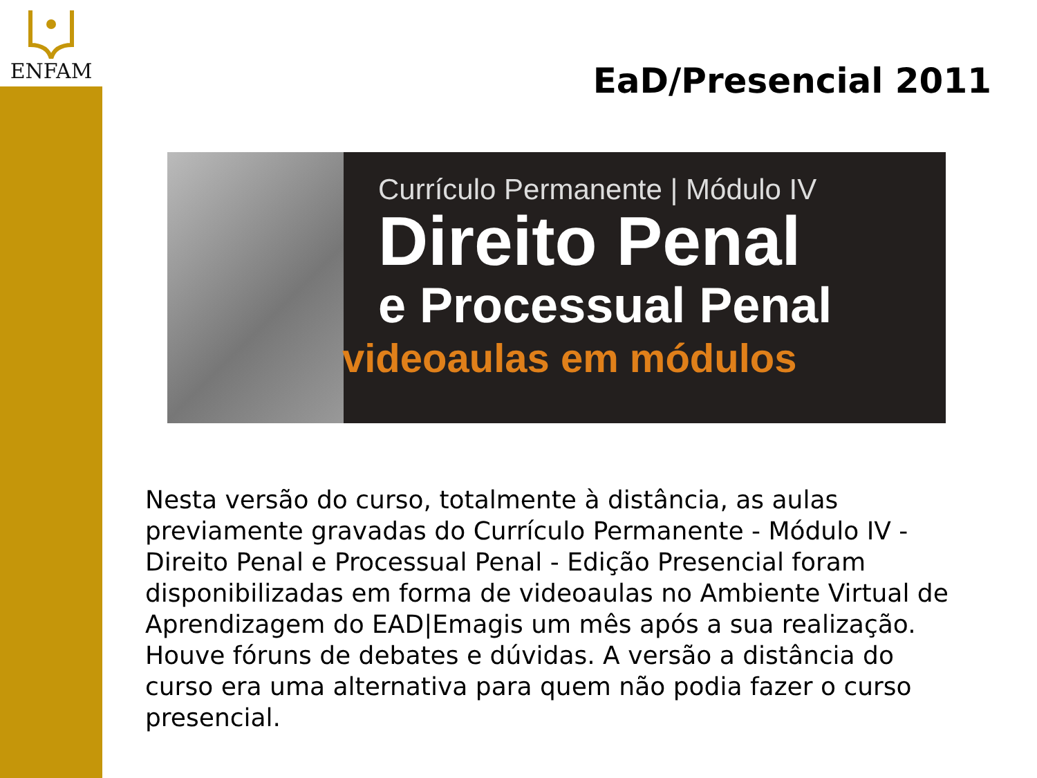ENFAM
EaD/Presencial 2011
Currículo Permanente | Módulo IV
Direito Penal
e Processual Penal
videoaulas em módulos
Nesta versão do curso, totalmente à distância, as aulas previamente gravadas do Currículo Permanente - Módulo IV - Direito Penal e Processual Penal - Edição Presencial foram disponibilizadas em forma de videoaulas no Ambiente Virtual de Aprendizagem do EAD|Emagis um mês após a sua realização. Houve fóruns de debates e dúvidas. A versão a distância do curso era uma alternativa para quem não podia fazer o curso presencial.